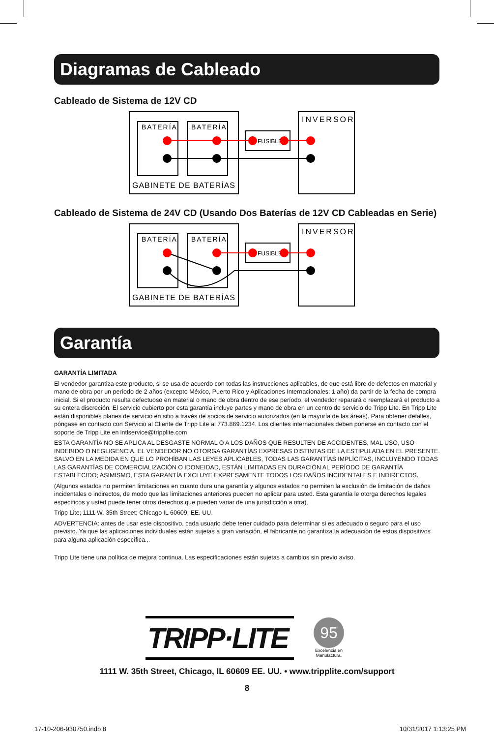Diagramas de Cableado
Cableado de Sistema de 12V CD
BATERÍA
BATERÍA
INVERSOR
FUSIBLE
GABINETE DE BATERÍAS
Cableado de Sistema de 24V CD (Usando Dos Baterías de 12V CD Cableadas en Serie)
BATERÍA
BATERÍA
INVERSOR
FUSIBLE
GABINETE DE BATERÍAS
Garantía
GARANTÍA LIMITADA
El vendedor garantiza este producto, si se usa de acuerdo con todas las instrucciones aplicables, de que está libre de defectos en material y mano de obra por un período de 2 años (excepto México, Puerto Rico y Aplicaciones Internacionales: 1 año) da partir de la fecha de compra inicial. Si el producto resulta defectuoso en material o mano de obra dentro de ese período, el vendedor reparará o reemplazará el producto a su entera discreción. El servicio cubierto por esta garantía incluye partes y mano de obra en un centro de servicio de Tripp Lite. En Tripp Lite están disponibles planes de servicio en sitio a través de socios de servicio autorizados (en la mayoría de las áreas). Para obtener detalles, póngase en contacto con Servicio al Cliente de Tripp Lite al 773.869.1234. Los clientes internacionales deben ponerse en contacto con el soporte de Tripp Lite en intlservice@tripplite.com
ESTA GARANTÍA NO SE APLICA AL DESGASTE NORMAL O A LOS DAÑOS QUE RESULTEN DE ACCIDENTES, MAL USO, USO INDEBIDO O NEGLIGENCIA. EL VENDEDOR NO OTORGA GARANTÍAS EXPRESAS DISTINTAS DE LA ESTIPULADA EN EL PRESENTE. SALVO EN LA MEDIDA EN QUE LO PROHÍBAN LAS LEYES APLICABLES, TODAS LAS GARANTÍAS IMPLÍCITAS, INCLUYENDO TODAS LAS GARANTÍAS DE COMERCIALIZACIÓN O IDONEIDAD, ESTÁN LIMITADAS EN DURACIÓN AL PERÍODO DE GARANTÍA ESTABLECIDO; ASIMISMO, ESTA GARANTÍA EXCLUYE EXPRESAMENTE TODOS LOS DAÑOS INCIDENTALES E INDIRECTOS.
(Algunos estados no permiten limitaciones en cuanto dura una garantía y algunos estados no permiten la exclusión de limitación de daños incidentales o indirectos, de modo que las limitaciones anteriores pueden no aplicar para usted. Esta garantía le otorga derechos legales específicos y usted puede tener otros derechos que pueden variar de una jurisdicción a otra).
Tripp Lite; 1111 W. 35th Street; Chicago IL 60609; EE. UU.
ADVERTENCIA: antes de usar este dispositivo, cada usuario debe tener cuidado para determinar si es adecuado o seguro para el uso previsto. Ya que las aplicaciones individuales están sujetas a gran variación, el fabricante no garantiza la adecuación de estos dispositivos para alguna aplicación específica...
Tripp Lite tiene una política de mejora continua. Las especificaciones están sujetas a cambios sin previo aviso.
TRIPP·LITE
95
Excelencia en
Manufactura.
1111 W. 35th Street, Chicago, IL 60609 EE. UU. • www.tripplite.com/support
8
17-10-206-930750.indb 8 10/31/2017 1:13:25 PM